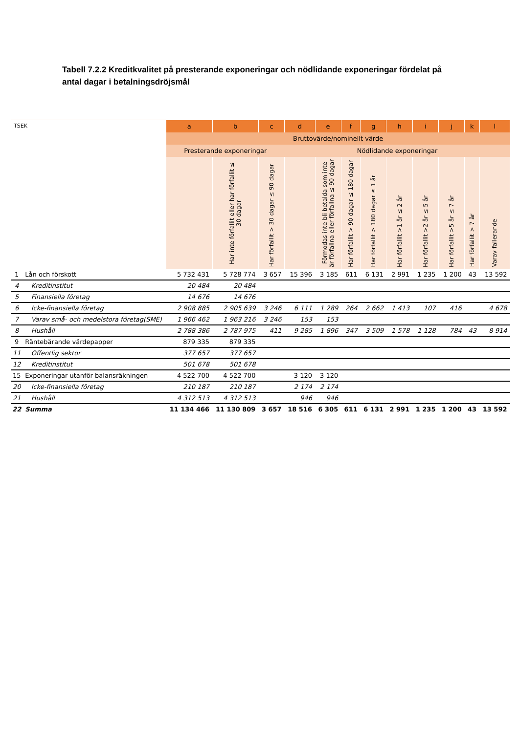Tabell 7.2.2 Kreditkvalitet på presterande exponeringar och nödlidande exponeringar fördelat på antal dagar i betalningsdröjsmål
| TSEK | | a | b | c | d | e | f | g | h | i | j | k | l |
| --- | --- | --- | --- | --- | --- | --- | --- | --- | --- | --- | --- | --- | --- |
| | | Bruttovärde/nominellt värde | | | | | | | | | | | |
| | | Presterande exponeringar | | | Nödlidande exponeringar | | | | | | | | |
| | | | Har inte förfallit eller har förfallit ≤ 30 dagar | Har förfallit > 30 dagar ≤ 90 dagar | | Förmodas inte bli betalda som inte är förfallna eller förfallna ≤ 90 dagar | Har förfallit > 90 dagar ≤ 180 dagar | Har förfallit > 180 dagar ≤ 1 år | Har förfallit >1 år ≤ 2 år | Har förfallit >2 år ≤ 5 år | Har förfallit >5 år ≤ 7 år | Har förfallit > 7 år | Varav fallerande |
| 1 | Lån och förskott | 5 732 431 | 5 728 774 | 3 657 | 15 396 | 3 185 | 611 | 6 131 | 2 991 | 1 235 | 1 200 | 43 | 13 592 |
| 4 | Kreditinstitut | 20 484 | 20 484 | | | | | | | | | | |
| 5 | Finansiella företag | 14 676 | 14 676 | | | | | | | | | | |
| 6 | Icke-finansiella företag | 2 908 885 | 2 905 639 | 3 246 | 6 111 | 1 289 | 264 | 2 662 | 1 413 | 107 | 416 | | 4 678 |
| 7 | Varav små- och medelstora företag(SME) | 1 966 462 | 1 963 216 | 3 246 | 153 | 153 | | | | | | | |
| 8 | Hushåll | 2 788 386 | 2 787 975 | 411 | 9 285 | 1 896 | 347 | 3 509 | 1 578 | 1 128 | 784 | 43 | 8 914 |
| 9 | Räntebärande värdepapper | 879 335 | 879 335 | | | | | | | | | | |
| 11 | Offentlig sektor | 377 657 | 377 657 | | | | | | | | | | |
| 12 | Kreditinstitut | 501 678 | 501 678 | | | | | | | | | | |
| 15 | Exponeringar utanför balansräkningen | 4 522 700 | 4 522 700 | | 3 120 | 3 120 | | | | | | | |
| 20 | Icke-finansiella företag | 210 187 | 210 187 | | 2 174 | 2 174 | | | | | | | |
| 21 | Hushåll | 4 312 513 | 4 312 513 | | 946 | 946 | | | | | | | |
| 22 | Summa | 11 134 466 | 11 130 809 | 3 657 | 18 516 | 6 305 | 611 | 6 131 | 2 991 | 1 235 | 1 200 | 43 | 13 592 |